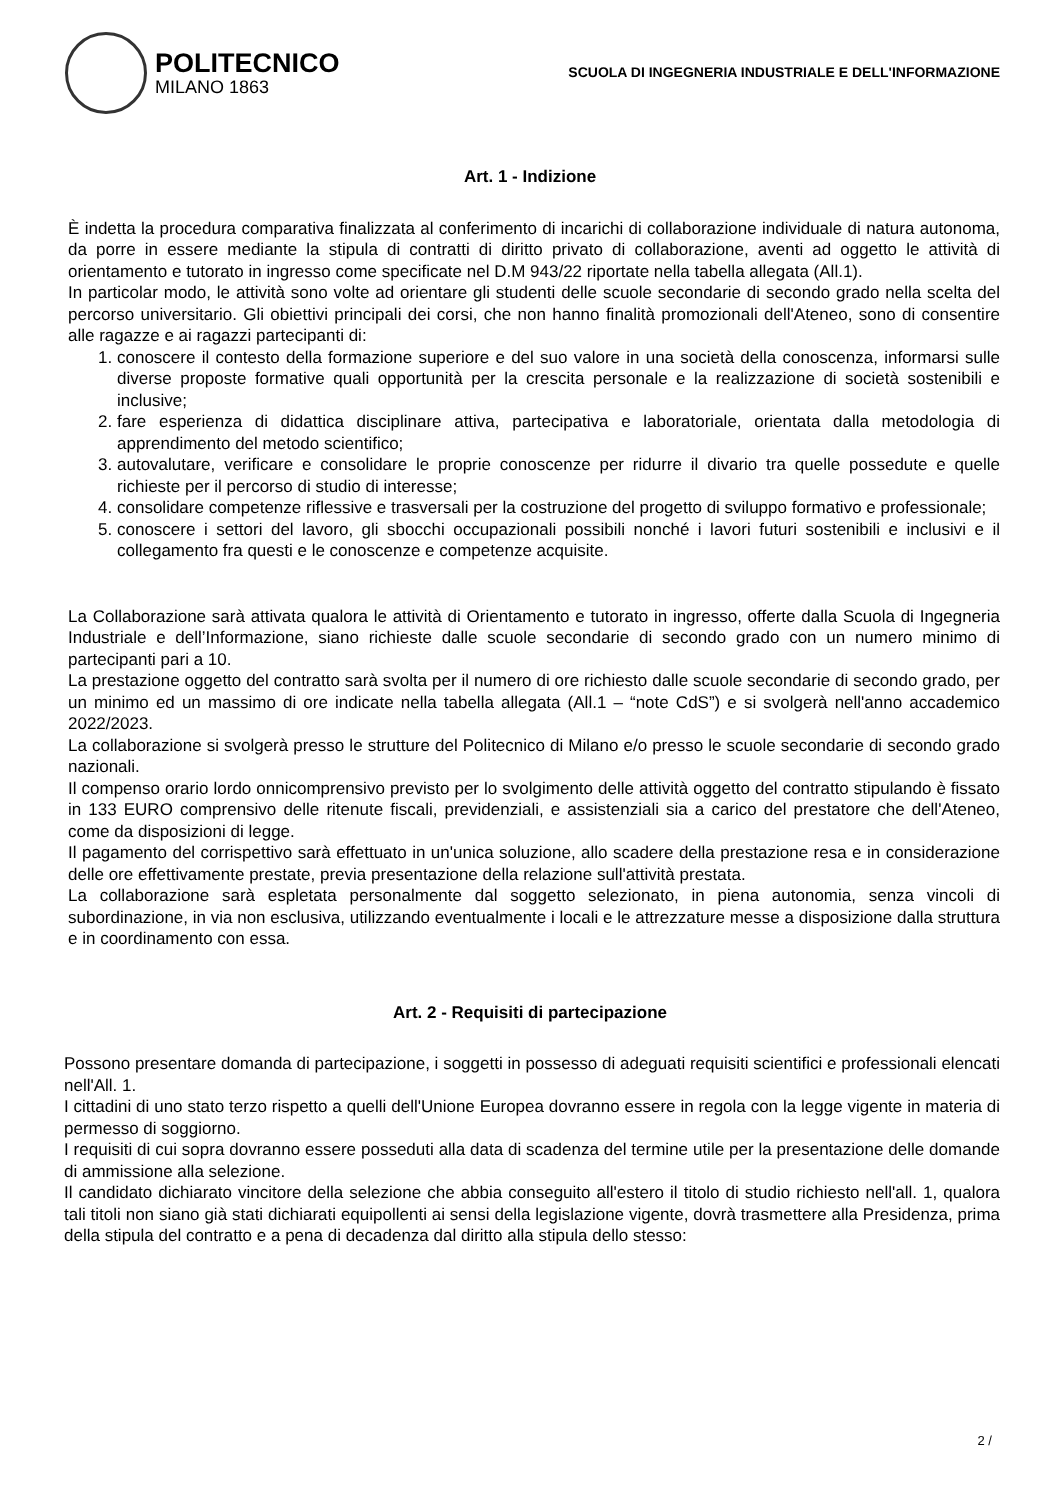POLITECNICO
MILANO 1863
SCUOLA DI INGEGNERIA INDUSTRIALE E DELL'INFORMAZIONE
Art. 1 - Indizione
È indetta la procedura comparativa finalizzata al conferimento di incarichi di collaborazione individuale di natura autonoma, da porre in essere mediante la stipula di contratti di diritto privato di collaborazione, aventi ad oggetto le attività di orientamento e tutorato in ingresso come specificate nel D.M 943/22 riportate nella tabella allegata (All.1).
In particolar modo, le attività sono volte ad orientare gli studenti delle scuole secondarie di secondo grado nella scelta del percorso universitario. Gli obiettivi principali dei corsi, che non hanno finalità promozionali dell'Ateneo, sono di consentire alle ragazze e ai ragazzi partecipanti di:
1. conoscere il contesto della formazione superiore e del suo valore in una società della conoscenza, informarsi sulle diverse proposte formative quali opportunità per la crescita personale e la realizzazione di società sostenibili e inclusive;
2. fare esperienza di didattica disciplinare attiva, partecipativa e laboratoriale, orientata dalla metodologia di apprendimento del metodo scientifico;
3. autovalutare, verificare e consolidare le proprie conoscenze per ridurre il divario tra quelle possedute e quelle richieste per il percorso di studio di interesse;
4. consolidare competenze riflessive e trasversali per la costruzione del progetto di sviluppo formativo e professionale;
5. conoscere i settori del lavoro, gli sbocchi occupazionali possibili nonché i lavori futuri sostenibili e inclusivi e il collegamento fra questi e le conoscenze e competenze acquisite.
La Collaborazione sarà attivata qualora le attività di Orientamento e tutorato in ingresso, offerte dalla Scuola di Ingegneria Industriale e dell’Informazione, siano richieste dalle scuole secondarie di secondo grado con un numero minimo di partecipanti pari a 10.
La prestazione oggetto del contratto sarà svolta per il numero di ore richiesto dalle scuole secondarie di secondo grado, per un minimo ed un massimo di ore indicate nella tabella allegata (All.1 – “note CdS”) e si svolgerà nell'anno accademico 2022/2023.
La collaborazione si svolgerà presso le strutture del Politecnico di Milano e/o presso le scuole secondarie di secondo grado nazionali.
Il compenso orario lordo onnicomprensivo previsto per lo svolgimento delle attività oggetto del contratto stipulando è fissato in 133 EURO comprensivo delle ritenute fiscali, previdenziali, e assistenziali sia a carico del prestatore che dell'Ateneo, come da disposizioni di legge.
Il pagamento del corrispettivo sarà effettuato in un'unica soluzione, allo scadere della prestazione resa e in considerazione delle ore effettivamente prestate, previa presentazione della relazione sull'attività prestata.
La collaborazione sarà espletata personalmente dal soggetto selezionato, in piena autonomia, senza vincoli di subordinazione, in via non esclusiva, utilizzando eventualmente i locali e le attrezzature messe a disposizione dalla struttura e in coordinamento con essa.
Art. 2 - Requisiti di partecipazione
Possono presentare domanda di partecipazione, i soggetti in possesso di adeguati requisiti scientifici e professionali elencati nell'All. 1.
I cittadini di uno stato terzo rispetto a quelli dell'Unione Europea dovranno essere in regola con la legge vigente in materia di permesso di soggiorno.
I requisiti di cui sopra dovranno essere posseduti alla data di scadenza del termine utile per la presentazione delle domande di ammissione alla selezione.
Il candidato dichiarato vincitore della selezione che abbia conseguito all'estero il titolo di studio richiesto nell'all. 1, qualora tali titoli non siano già stati dichiarati equipollenti ai sensi della legislazione vigente, dovrà trasmettere alla Presidenza, prima della stipula del contratto e a pena di decadenza dal diritto alla stipula dello stesso:
2 /